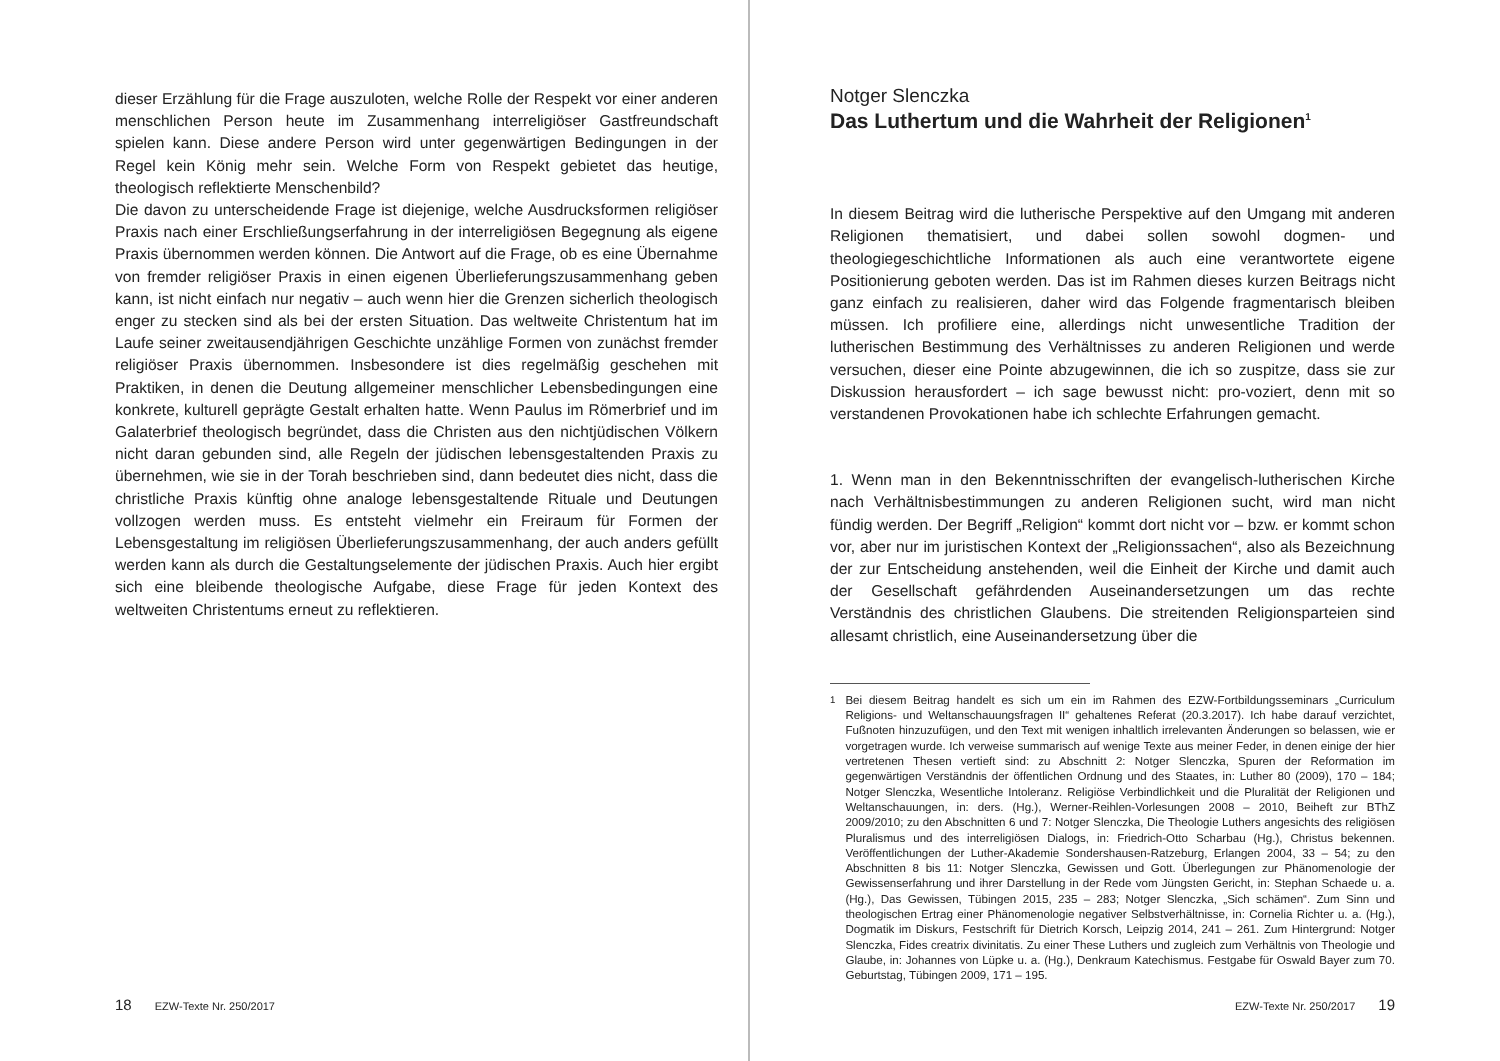dieser Erzählung für die Frage auszuloten, welche Rolle der Respekt vor einer anderen menschlichen Person heute im Zusammenhang interreligiöser Gastfreundschaft spielen kann. Diese andere Person wird unter gegenwärtigen Bedingungen in der Regel kein König mehr sein. Welche Form von Respekt gebietet das heutige, theologisch reflektierte Menschenbild?
Die davon zu unterscheidende Frage ist diejenige, welche Ausdrucksformen religiöser Praxis nach einer Erschließungserfahrung in der interreligiösen Begegnung als eigene Praxis übernommen werden können. Die Antwort auf die Frage, ob es eine Übernahme von fremder religiöser Praxis in einen eigenen Überlieferungszusammenhang geben kann, ist nicht einfach nur negativ – auch wenn hier die Grenzen sicherlich theologisch enger zu stecken sind als bei der ersten Situation. Das weltweite Christentum hat im Laufe seiner zweitausendjährigen Geschichte unzählige Formen von zunächst fremder religiöser Praxis übernommen. Insbesondere ist dies regelmäßig geschehen mit Praktiken, in denen die Deutung allgemeiner menschlicher Lebensbedingungen eine konkrete, kulturell geprägte Gestalt erhalten hatte. Wenn Paulus im Römerbrief und im Galaterbrief theologisch begründet, dass die Christen aus den nichtjüdischen Völkern nicht daran gebunden sind, alle Regeln der jüdischen lebensgestaltenden Praxis zu übernehmen, wie sie in der Torah beschrieben sind, dann bedeutet dies nicht, dass die christliche Praxis künftig ohne analoge lebensgestaltende Rituale und Deutungen vollzogen werden muss. Es entsteht vielmehr ein Freiraum für Formen der Lebensgestaltung im religiösen Überlieferungszusammenhang, der auch anders gefüllt werden kann als durch die Gestaltungselemente der jüdischen Praxis. Auch hier ergibt sich eine bleibende theologische Aufgabe, diese Frage für jeden Kontext des weltweiten Christentums erneut zu reflektieren.
18 EZW-Texte Nr. 250/2017
Notger Slenczka
Das Luthertum und die Wahrheit der Religionen<sup>1</sup>
In diesem Beitrag wird die lutherische Perspektive auf den Umgang mit anderen Religionen thematisiert, und dabei sollen sowohl dogmen- und theologiegeschichtliche Informationen als auch eine verantwortete eigene Positionierung geboten werden. Das ist im Rahmen dieses kurzen Beitrags nicht ganz einfach zu realisieren, daher wird das Folgende fragmentarisch bleiben müssen. Ich profiliere eine, allerdings nicht unwesentliche Tradition der lutherischen Bestimmung des Verhältnisses zu anderen Religionen und werde versuchen, dieser eine Pointe abzugewinnen, die ich so zuspitze, dass sie zur Diskussion herausfordert – ich sage bewusst nicht: pro-voziert, denn mit so verstandenen Provokationen habe ich schlechte Erfahrungen gemacht.
1. Wenn man in den Bekenntnisschriften der evangelisch-lutherischen Kirche nach Verhältnisbestimmungen zu anderen Religionen sucht, wird man nicht fündig werden. Der Begriff „Religion“ kommt dort nicht vor – bzw. er kommt schon vor, aber nur im juristischen Kontext der „Religionssachen“, also als Bezeichnung der zur Entscheidung anstehenden, weil die Einheit der Kirche und damit auch der Gesellschaft gefährdenden Auseinandersetzungen um das rechte Verständnis des christlichen Glaubens. Die streitenden Religionsparteien sind allesamt christlich, eine Auseinandersetzung über die
<sup>1</sup> Bei diesem Beitrag handelt es sich um ein im Rahmen des EZW-Fortbildungsseminars „Curriculum Religions- und Weltanschauungsfragen II“ gehaltenes Referat (20.3.2017). Ich habe darauf verzichtet, Fußnoten hinzuzufügen, und den Text mit wenigen inhaltlich irrelevanten Änderungen so belassen, wie er vorgetragen wurde. Ich verweise summarisch auf wenige Texte aus meiner Feder, in denen einige der hier vertretenen Thesen vertieft sind: zu Abschnitt 2: Notger Slenczka, Spuren der Reformation im gegenwärtigen Verständnis der öffentlichen Ordnung und des Staates, in: Luther 80 (2009), 170 – 184; Notger Slenczka, Wesentliche Intoleranz. Religiöse Verbindlichkeit und die Pluralität der Religionen und Weltanschauungen, in: ders. (Hg.), Werner-Reihlen-Vorlesungen 2008 – 2010, Beiheft zur BThZ 2009/2010; zu den Abschnitten 6 und 7: Notger Slenczka, Die Theologie Luthers angesichts des religiösen Pluralismus und des interreligiösen Dialogs, in: Friedrich-Otto Scharbau (Hg.), Christus bekennen. Veröffentlichungen der Luther-Akademie Sondershausen-Ratzeburg, Erlangen 2004, 33 – 54; zu den Abschnitten 8 bis 11: Notger Slenczka, Gewissen und Gott. Überlegungen zur Phänomenologie der Gewissenserfahrung und ihrer Darstellung in der Rede vom Jüngsten Gericht, in: Stephan Schaede u. a. (Hg.), Das Gewissen, Tübingen 2015, 235 – 283; Notger Slenczka, „Sich schämen“. Zum Sinn und theologischen Ertrag einer Phänomenologie negativer Selbstverhältnisse, in: Cornelia Richter u. a. (Hg.), Dogmatik im Diskurs, Festschrift für Dietrich Korsch, Leipzig 2014, 241 – 261. Zum Hintergrund: Notger Slenczka, Fides creatrix divinitatis. Zu einer These Luthers und zugleich zum Verhältnis von Theologie und Glaube, in: Johannes von Lüpke u. a. (Hg.), Denkraum Katechismus. Festgabe für Oswald Bayer zum 70. Geburtstag, Tübingen 2009, 171 – 195.
EZW-Texte Nr. 250/2017 19